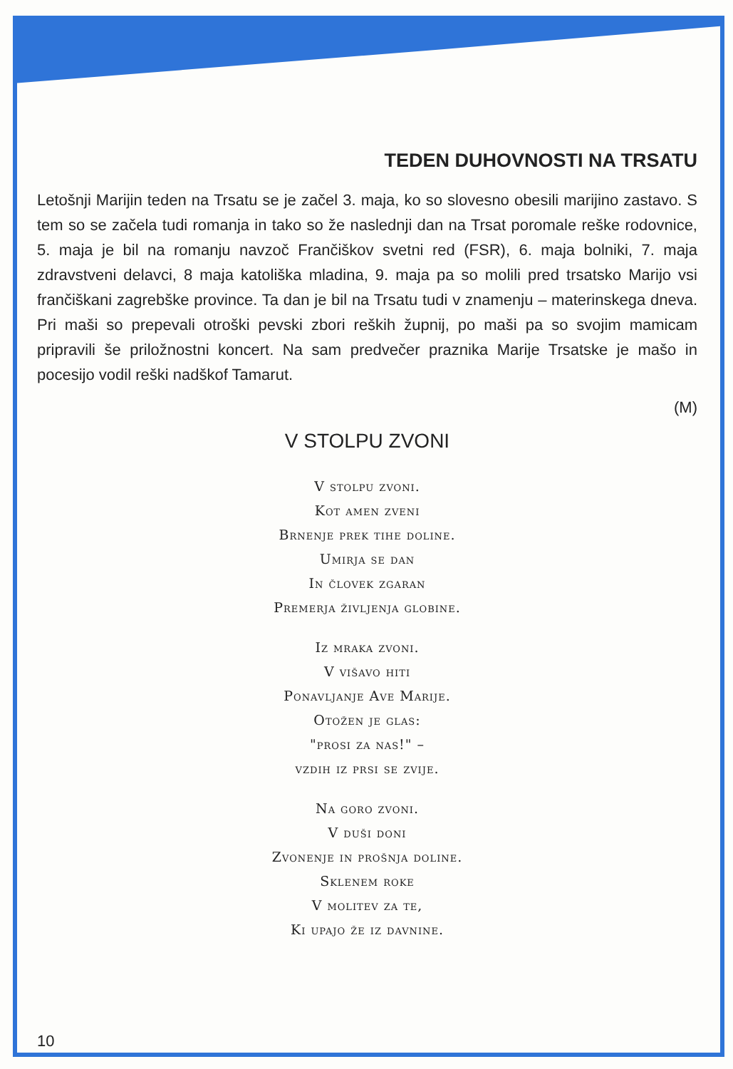TEDEN DUHOVNOSTI NA TRSATU
Letošnji Marijin teden na Trsatu se je začel 3. maja, ko so slovesno obesili marijino zastavo. S tem so se začela tudi romanja in tako so že naslednji dan na Trsat poromale reške rodovnice, 5. maja je bil na romanju navzoč Frančiškov svetni red (FSR), 6. maja bolniki, 7. maja zdravstveni delavci, 8 maja katoliška mladina, 9. maja pa so molili pred trsatsko Marijo vsi frančiškani zagrebške province. Ta dan je bil na Trsatu tudi v znamenju – materinskega dneva. Pri maši so prepevali otroški pevski zbori reških župnij, po maši pa so svojim mamicam pripravili še priložnostni koncert. Na sam predvečer praznika Marije Trsatske je mašo in pocesijo vodil reški nadškof Tamarut.
(M)
V STOLPU ZVONI
V stolpu zvoni.
Kot amen zveni
Brnenje prek tihe doline.
Umirja se dan
In človek zgaran
Premerja življenja globine.
Iz mraka zvoni.
V višavo hiti
Ponavljanje Ave Marije.
Otožen je glas:
"prosi za nas!" –
vzdih iz prsi se zvije.
Na goro zvoni.
V duši doni
Zvonenje in prošnja doline.
Sklenem roke
V molitev za te,
Ki upajo že iz davnine.
10